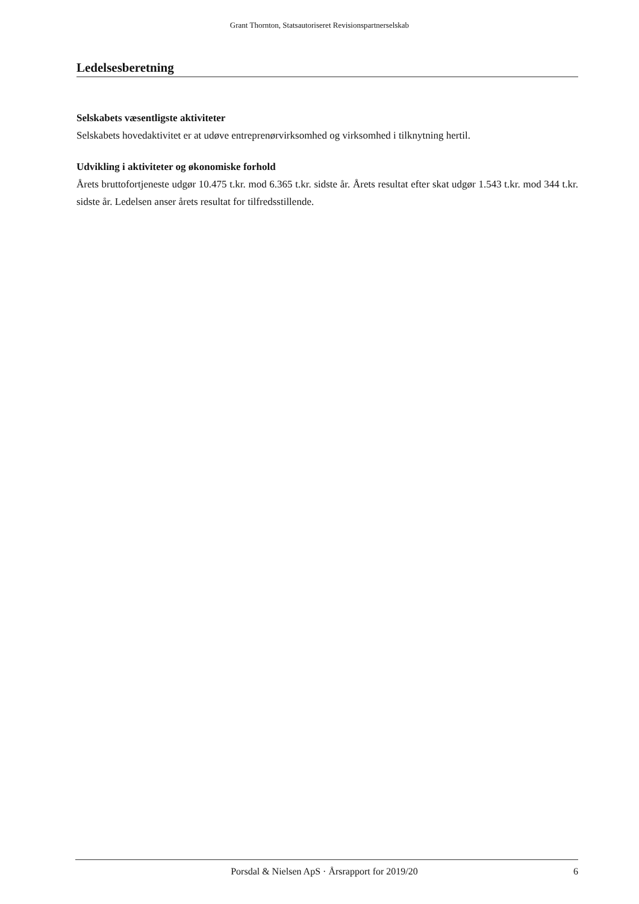Grant Thornton, Statsautoriseret Revisionspartnerselskab
Ledelsesberetning
Selskabets væsentligste aktiviteter
Selskabets hovedaktivitet er at udøve entreprenørvirksomhed og virksomhed i tilknytning hertil.
Udvikling i aktiviteter og økonomiske forhold
Årets bruttofortjeneste udgør 10.475 t.kr. mod 6.365 t.kr. sidste år. Årets resultat efter skat udgør 1.543 t.kr. mod 344 t.kr. sidste år. Ledelsen anser årets resultat for tilfredsstillende.
Porsdal & Nielsen ApS · Årsrapport for 2019/20 6